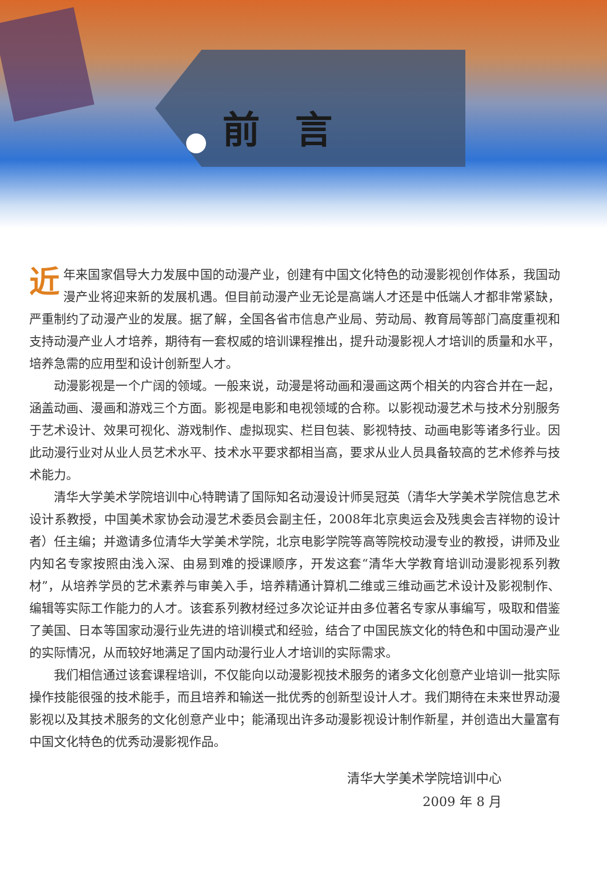前言
近年来国家倡导大力发展中国的动漫产业，创建有中国文化特色的动漫影视创作体系，我国动漫产业将迎来新的发展机遇。但目前动漫产业无论是高端人才还是中低端人才都非常紧缺，严重制约了动漫产业的发展。据了解，全国各省市信息产业局、劳动局、教育局等部门高度重视和支持动漫产业人才培养，期待有一套权威的培训课程推出，提升动漫影视人才培训的质量和水平，培养急需的应用型和设计创新型人才。
动漫影视是一个广阔的领域。一般来说，动漫是将动画和漫画这两个相关的内容合并在一起，涵盖动画、漫画和游戏三个方面。影视是电影和电视领域的合称。以影视动漫艺术与技术分别服务于艺术设计、效果可视化、游戏制作、虚拟现实、栏目包装、影视特技、动画电影等诸多行业。因此动漫行业对从业人员艺术水平、技术水平要求都相当高，要求从业人员具备较高的艺术修养与技术能力。
清华大学美术学院培训中心特聘请了国际知名动漫设计师吴冠英（清华大学美术学院信息艺术设计系教授，中国美术家协会动漫艺术委员会副主任，2008年北京奥运会及残奥会吉祥物的设计者）任主编；并邀请多位清华大学美术学院，北京电影学院等高等院校动漫专业的教授，讲师及业内知名专家按照由浅入深、由易到难的授课顺序，开发这套“清华大学教育培训动漫影视系列教材”，从培养学员的艺术素养与审美入手，培养精通计算机二维或三维动画艺术设计及影视制作、编辑等实际工作能力的人才。该套系列教材经过多次论证并由多位著名专家从事编写，吸取和借鉴了美国、日本等国家动漫行业先进的培训模式和经验，结合了中国民族文化的特色和中国动漫产业的实际情况，从而较好地满足了国内动漫行业人才培训的实际需求。
我们相信通过该套课程培训，不仅能向以动漫影视技术服务的诸多文化创意产业培训一批实际操作技能很强的技术能手，而且培养和输送一批优秀的创新型设计人才。我们期待在未来世界动漫影视以及其技术服务的文化创意产业中；能涌现出许多动漫影视设计制作新星，并创造出大量富有中国文化特色的优秀动漫影视作品。
清华大学美术学院培训中心
2009 年 8 月